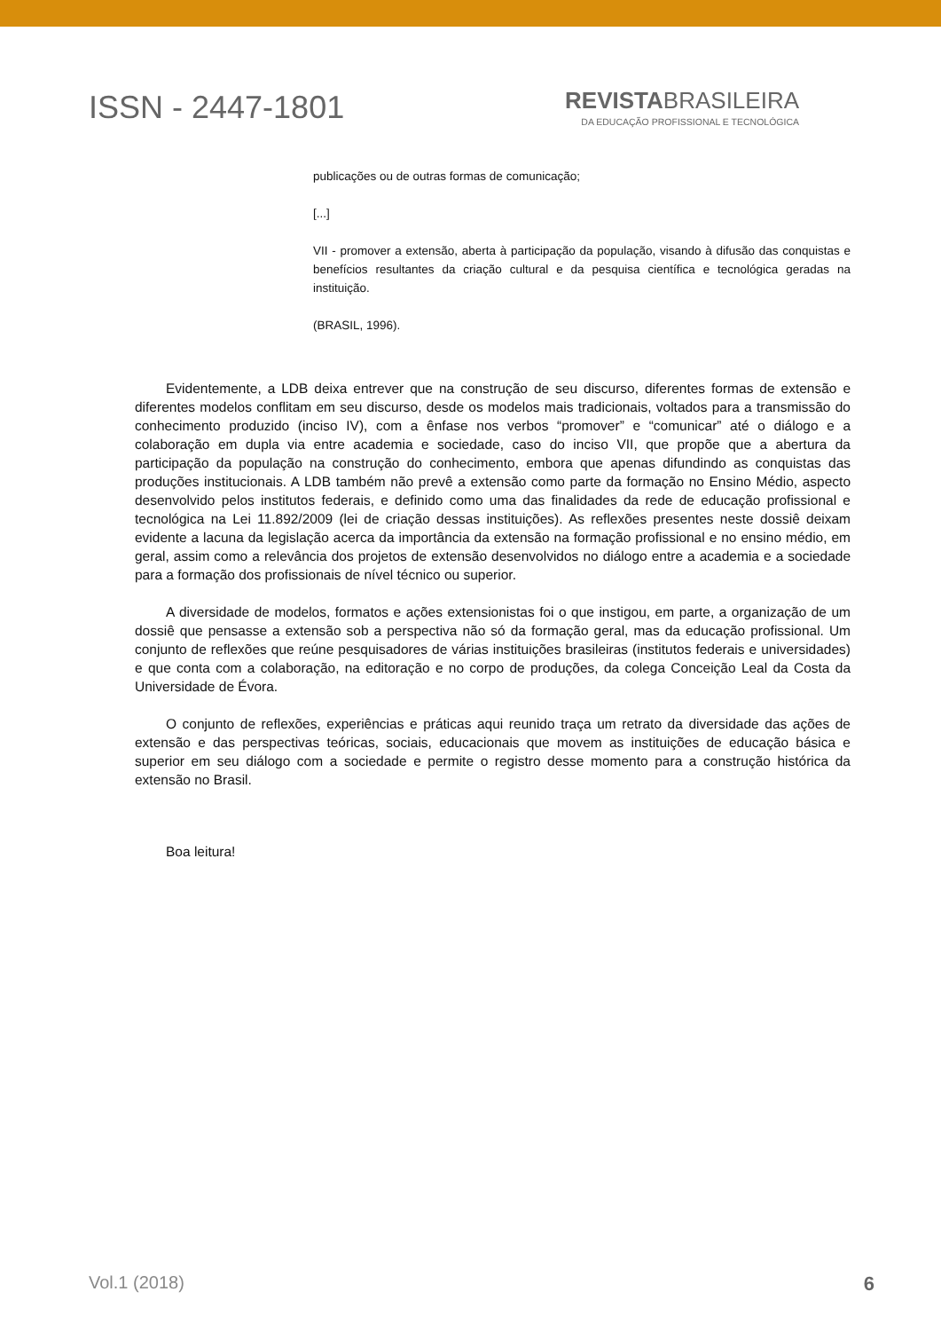ISSN - 2447-1801
REVISTABRASILEIRA
DA EDUCAÇÃO PROFISSIONAL E TECNOLÓGICA
publicações ou de outras formas de comunicação;
[...]
VII - promover a extensão, aberta à participação da população, visando à difusão das conquistas e benefícios resultantes da criação cultural e da pesquisa científica e tecnológica geradas na instituição.
(BRASIL, 1996).
Evidentemente, a LDB deixa entrever que na construção de seu discurso, diferentes formas de extensão e diferentes modelos conflitam em seu discurso, desde os modelos mais tradicionais, voltados para a transmissão do conhecimento produzido (inciso IV), com a ênfase nos verbos “promover” e “comunicar” até o diálogo e a colaboração em dupla via entre academia e sociedade, caso do inciso VII, que propõe que a abertura da participação da população na construção do conhecimento, embora que apenas difundindo as conquistas das produções institucionais. A LDB também não prevê a extensão como parte da formação no Ensino Médio, aspecto desenvolvido pelos institutos federais, e definido como uma das finalidades da rede de educação profissional e tecnológica na Lei 11.892/2009 (lei de criação dessas instituições). As reflexões presentes neste dossiê deixam evidente a lacuna da legislação acerca da importância da extensão na formação profissional e no ensino médio, em geral, assim como a relevância dos projetos de extensão desenvolvidos no diálogo entre a academia e a sociedade para a formação dos profissionais de nível técnico ou superior.
A diversidade de modelos, formatos e ações extensionistas foi o que instigou, em parte, a organização de um dossiê que pensasse a extensão sob a perspectiva não só da formação geral, mas da educação profissional. Um conjunto de reflexões que reúne pesquisadores de várias instituições brasileiras (institutos federais e universidades) e que conta com a colaboração, na editoração e no corpo de produções, da colega Conceição Leal da Costa da Universidade de Évora.
O conjunto de reflexões, experiências e práticas aqui reunido traça um retrato da diversidade das ações de extensão e das perspectivas teóricas, sociais, educacionais que movem as instituições de educação básica e superior em seu diálogo com a sociedade e permite o registro desse momento para a construção histórica da extensão no Brasil.
Boa leitura!
Vol.1 (2018) 6